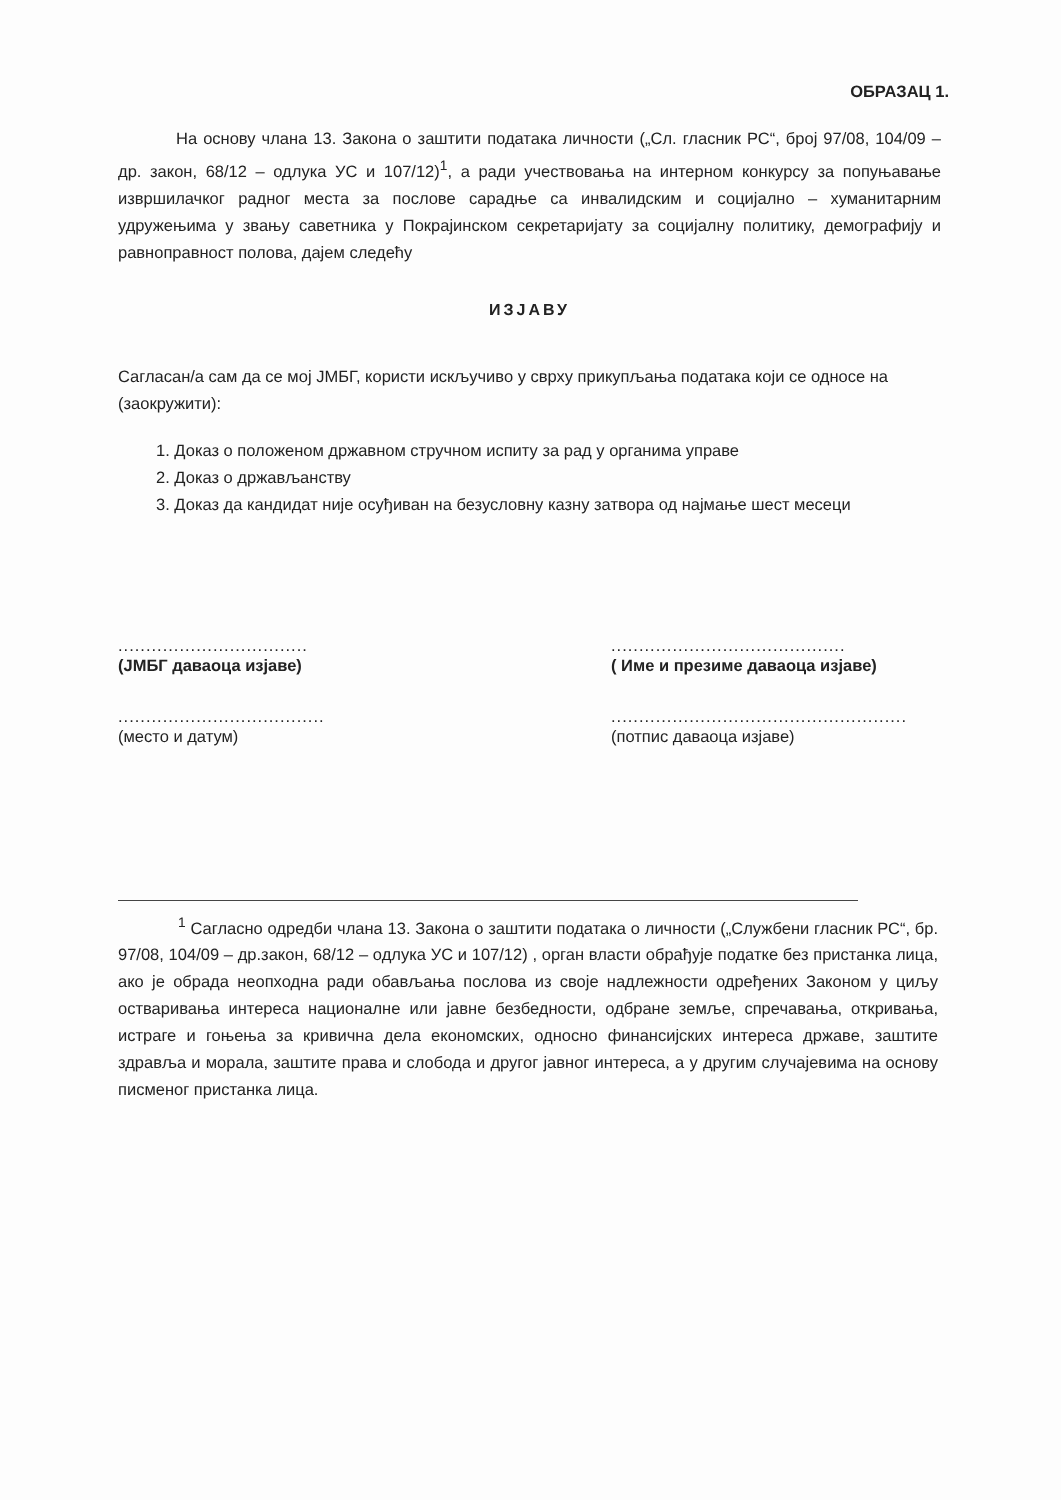ОБРАЗАЦ 1.
На основу члана 13. Закона о заштити података личности („Сл. гласник РС“, број 97/08, 104/09 – др. закон, 68/12 – одлука УС и 107/12)<sup>1</sup>, а ради учествовања на интерном конкурсу за попуњавање извршилачког радног места за послове сарадње са инвалидским и социјално – хуманитарним удружењима у звању саветника у Покрајинском секретаријату за социјалну политику, демографију и равноправност полова, дајем следећу
ИЗЈАВУ
Сагласан/а сам да се мој ЈМБГ, користи искључиво у сврху прикупљања података који се односе на (заокружити):
1. Доказ о положеном државном стручном испиту за рад у органима управе
2. Доказ о држављанству
3. Доказ да кандидат није осуђиван на безусловну казну затвора од најмање шест месеци
..................................
(ЈМБГ даваоца изјаве)
..........................................
( Име и презиме даваоца изјаве)
.....................................
(место и датум)
.....................................................
(потпис даваоца изјаве)
<sup>1</sup> Сагласно одредби члана 13. Закона о заштити података о личности („Службени гласник РС“, бр. 97/08, 104/09 – др.закон, 68/12 – одлука УС и 107/12) , орган власти обрађује податке без пристанка лица, ако је обрада неопходна ради обављања послова из своје надлежности одређених Законом у циљу остваривања интереса националне или јавне безбедности, одбране земље, спречавања, откривања, истраге и гоњења за кривична дела економских, односно финансијских интереса државе, заштите здравља и морала, заштите права и слобода и другог јавног интереса, а у другим случајевима на основу писменог пристанка лица.